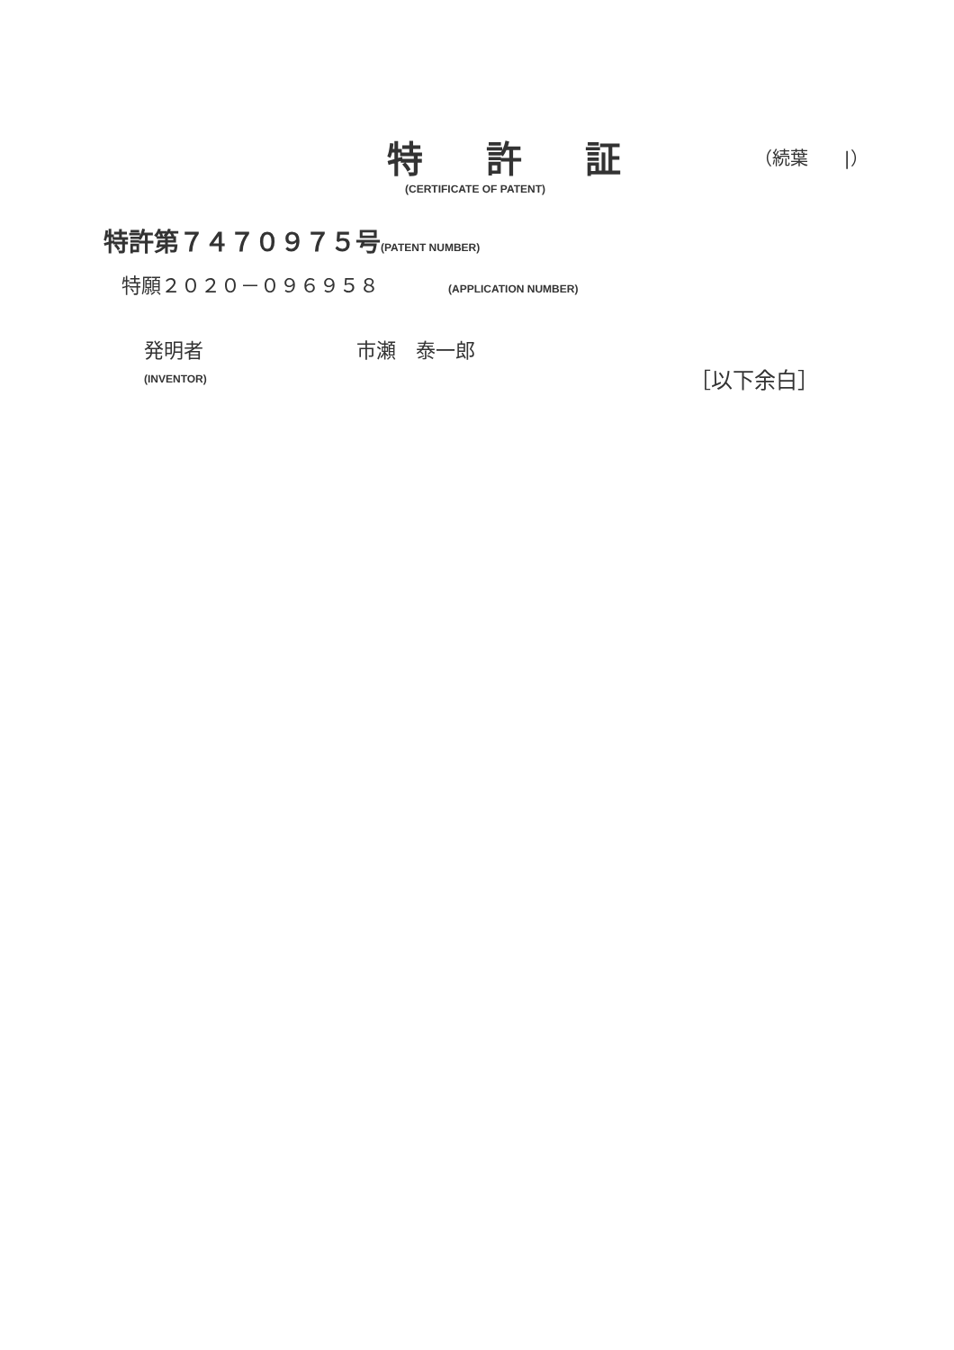特 許 証
（続葉　　|）
(CERTIFICATE OF PATENT)
特許第７４７０９７５号(PATENT NUMBER)
特願２０２０－０９６９５８ (APPLICATION NUMBER)
発明者 市瀬　泰一郎
(INVENTOR) ［以下余白］